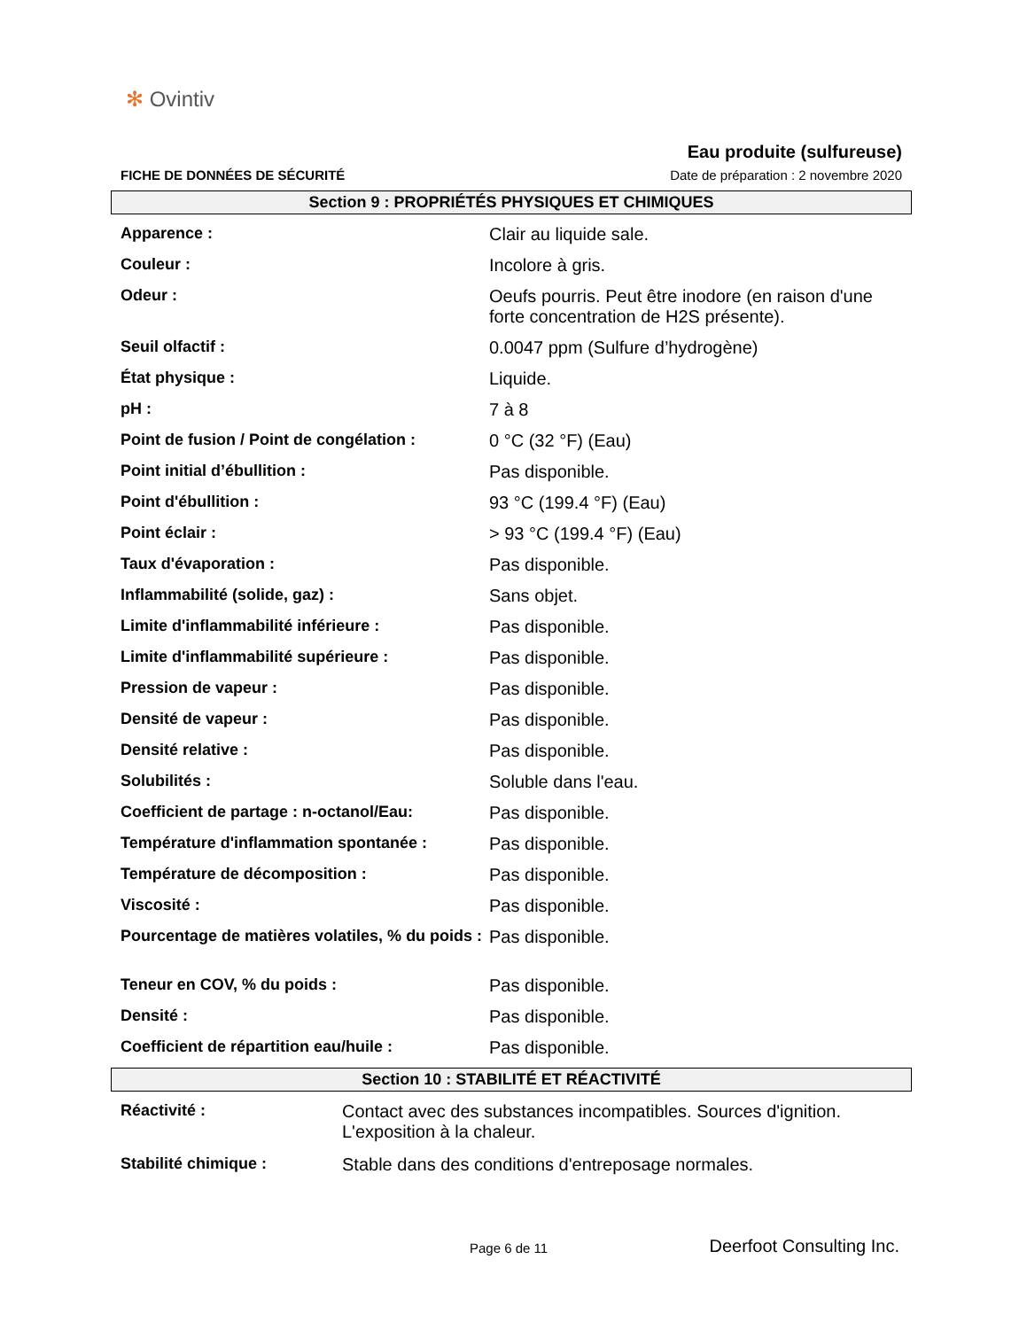✻ Ovintiv
FICHE DE DONNÉES DE SÉCURITÉ
Eau produite (sulfureuse)
Date de préparation : 2 novembre 2020
Section 9 : PROPRIÉTÉS PHYSIQUES ET CHIMIQUES
| Apparence : | Clair au liquide sale. |
| Couleur : | Incolore à gris. |
| Odeur : | Oeufs pourris. Peut être inodore (en raison d'une forte concentration de H2S présente). |
| Seuil olfactif : | 0.0047 ppm (Sulfure d’hydrogène) |
| État physique : | Liquide. |
| pH : | 7 à 8 |
| Point de fusion / Point de congélation : | 0 °C (32 °F) (Eau) |
| Point initial d’ébullition : | Pas disponible. |
| Point d'ébullition : | 93 °C (199.4 °F) (Eau) |
| Point éclair : | > 93 °C (199.4 °F) (Eau) |
| Taux d'évaporation : | Pas disponible. |
| Inflammabilité (solide, gaz) : | Sans objet. |
| Limite d'inflammabilité inférieure : | Pas disponible. |
| Limite d'inflammabilité supérieure : | Pas disponible. |
| Pression de vapeur : | Pas disponible. |
| Densité de vapeur : | Pas disponible. |
| Densité relative : | Pas disponible. |
| Solubilités : | Soluble dans l'eau. |
| Coefficient de partage : n-octanol/Eau: | Pas disponible. |
| Température d'inflammation spontanée : | Pas disponible. |
| Température de décomposition : | Pas disponible. |
| Viscosité : | Pas disponible. |
| Pourcentage de matières volatiles, % du poids : | Pas disponible. |
| Teneur en COV, % du poids : | Pas disponible. |
| Densité : | Pas disponible. |
| Coefficient de répartition eau/huile : | Pas disponible. |
Section 10 : STABILITÉ ET RÉACTIVITÉ
| Réactivité : | Contact avec des substances incompatibles. Sources d'ignition. L'exposition à la chaleur. |
| Stabilité chimique : | Stable dans des conditions d'entreposage normales. |
Page 6 de 11 Deerfoot Consulting Inc.